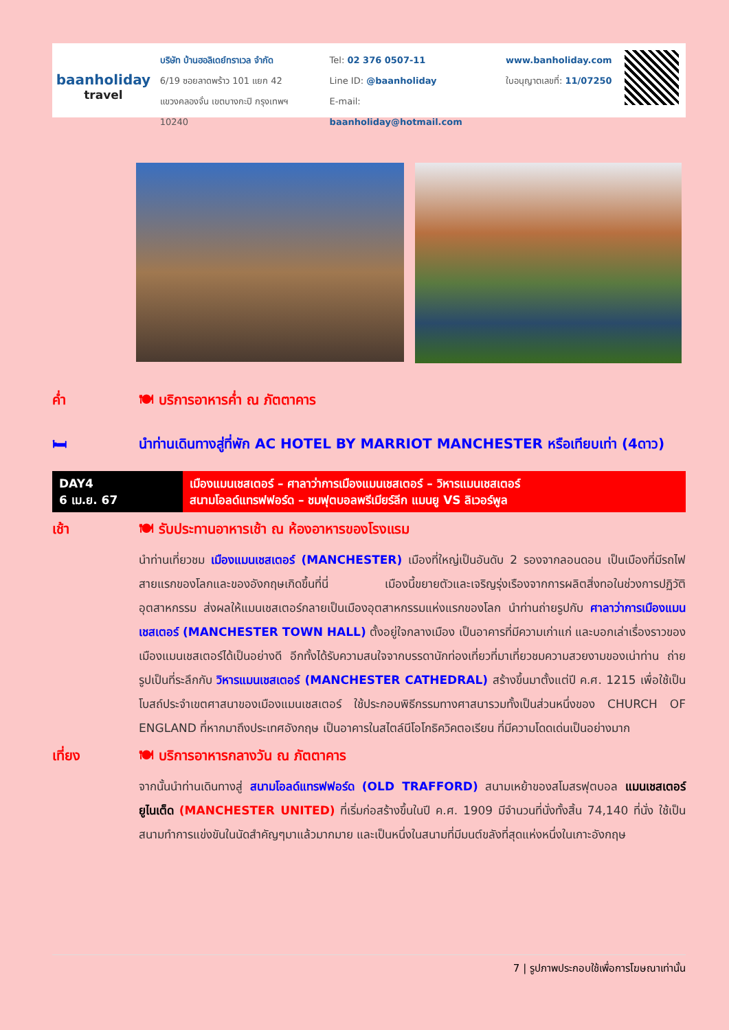baanholiday
travel
บริษัท บ้านฮอลิเดย์ทราเวล จำกัด
6/19 ซอยลาดพร้าว 101 แยก 42
แขวงคลองจั่น เขตบางกะปิ กรุงเทพฯ 10240
Tel: 02 376 0507-11
Line ID: @baanholiday
E-mail: baanholiday@hotmail.com
www.banholiday.com
ใบอนุญาตเลขที่: 11/07250
ค่ำ 🍽 บริการอาหารค่ำ ณ ภัตตาคาร
🛏 นำท่านเดินทางสู่ที่พัก AC HOTEL BY MARRIOT MANCHESTER หรือเทียบเท่า (4ดาว)
| DAY4 6 เม.ย. 67 | เมืองแมนเชสเตอร์ – ศาลาว่าการเมืองแมนเชสเตอร์ – วิหารแมนเชสเตอร์ สนามโอลด์แทรฟฟอร์ด – ชมฟุตบอลพรีเมียร์ลีก แมนยู VS ลิเวอร์พูล |
เช้า 🍽 รับประทานอาหารเช้า ณ ห้องอาหารของโรงแรม
นำท่านเที่ยวชม เมืองแมนเชสเตอร์ (MANCHESTER) เมืองที่ใหญ่เป็นอันดับ 2 รองจากลอนดอน เป็นเมืองที่มีรถไฟสายแรกของโลกและของอังกฤษเกิดขึ้นที่นี่ เมืองนี้ขยายตัวและเจริญรุ่งเรืองจากการผลิตสิ่งทอในช่วงการปฏิวัติอุตสาหกรรม ส่งผลให้แมนเชสเตอร์กลายเป็นเมืองอุตสาหกรรมแห่งแรกของโลก นำท่านถ่ายรูปกับ ศาลาว่าการเมืองแมนเชสเตอร์ (MANCHESTER TOWN HALL) ตั้งอยู่ใจกลางเมือง เป็นอาคารที่มีความเก่าแก่ และบอกเล่าเรื่องราวของเมืองแมนเชสเตอร์ได้เป็นอย่างดี อีกทั้งได้รับความสนใจจากบรรดานักท่องเที่ยวที่มาเที่ยวชมความสวยงามของเน่าท่าน ถ่ายรูปเป็นที่ระลึกกับ วิหารแมนเชสเตอร์ (MANCHESTER CATHEDRAL) สร้างขึ้นมาตั้งแต่ปี ค.ศ. 1215 เพื่อใช้เป็นโบสถ์ประจำเขตศาสนาของเมืองแมนเชสเตอร์ ใช้ประกอบพิธีกรรมทางศาสนารวมทั้งเป็นส่วนหนึ่งของ CHURCH OF ENGLAND ที่หากมาถึงประเทศอังกฤษ เป็นอาคารในสไตล์นีโอโกธิควิคตอเรียน ที่มีความโดดเด่นเป็นอย่างมาก
เที่ยง 🍽 บริการอาหารกลางวัน ณ ภัตตาคาร
จากนั้นนำท่านเดินทางสู่ สนามโอลด์แทรฟฟอร์ด (OLD TRAFFORD) สนามเหย้าของสโมสรฟุตบอล แมนเชสเตอร์ยูไนเต็ด (MANCHESTER UNITED) ที่เริ่มก่อสร้างขึ้นในปี ค.ศ. 1909 มีจำนวนที่นั่งทั้งสิ้น 74,140 ที่นั่ง ใช้เป็นสนามทำการแข่งขันในนัดสำคัญๆมาแล้วมากมาย และเป็นหนึ่งในสนามที่มีมนต์ขลังที่สุดแห่งหนึ่งในเกาะอังกฤษ
7 | รูปภาพประกอบใช้เพื่อการโฆษณาเท่านั้น